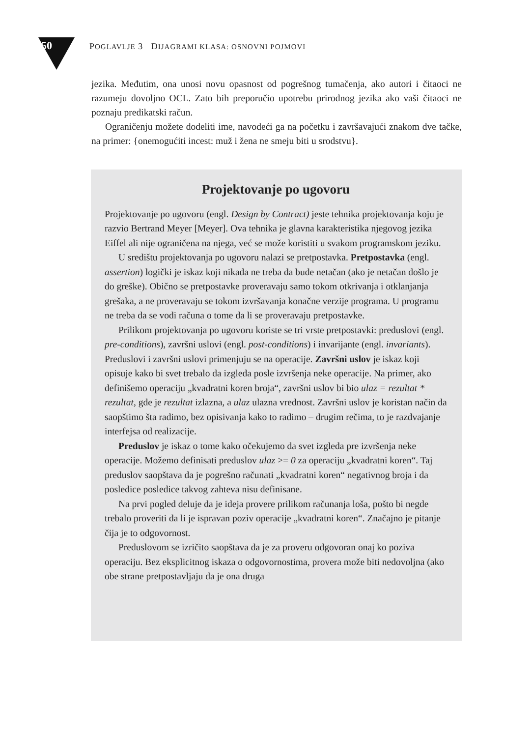50 POGLAVLJE 3 DIJAGRAMI KLASA: OSNOVNI POJMOVI
jezika. Međutim, ona unosi novu opasnost od pogrešnog tumačenja, ako autori i čitaoci ne razumeju dovoljno OCL. Zato bih preporučio upotrebu prirodnog jezika ako vaši čitaoci ne poznaju predikatski račun.
Ograničenju možete dodeliti ime, navodeći ga na početku i završavajući znakom dve tačke, na primer: {onemogućiti incest: muž i žena ne smeju biti u srodstvu}.
Projektovanje po ugovoru
Projektovanje po ugovoru (engl. Design by Contract) jeste tehnika projektovanja koju je razvio Bertrand Meyer [Meyer]. Ova tehnika je glavna karakteristika njegovog jezika Eiffel ali nije ograničena na njega, već se može koristiti u svakom programskom jeziku.
U središtu projektovanja po ugovoru nalazi se pretpostavka. Pretpostavka (engl. assertion) logički je iskaz koji nikada ne treba da bude netačan (ako je netačan došlo je do greške). Obično se pretpostavke proveravaju samo tokom otkrivanja i otklanjanja grešaka, a ne proveravaju se tokom izvršavanja konačne verzije programa. U programu ne treba da se vodi računa o tome da li se proveravaju pretpostavke.
Prilikom projektovanja po ugovoru koriste se tri vrste pretpostavki: preduslovi (engl. pre-conditions), završni uslovi (engl. post-conditions) i invarijante (engl. invariants). Preduslovi i završni uslovi primenjuju se na operacije. Završni uslov je iskaz koji opisuje kako bi svet trebalo da izgleda posle izvršenja neke operacije. Na primer, ako definišemo operaciju „kvadratni koren broja“, završni uslov bi bio ulaz = rezultat * rezultat, gde je rezultat izlazna, a ulaz ulazna vrednost. Završni uslov je koristan način da saopštimo šta radimo, bez opisivanja kako to radimo – drugim rečima, to je razdvajanje interfejsa od realizacije.
Preduslov je iskaz o tome kako očekujemo da svet izgleda pre izvršenja neke operacije. Možemo definisati preduslov ulaz >= 0 za operaciju „kvadratni koren“. Taj preduslov saopštava da je pogrešno računati „kvadratni koren“ negativnog broja i da posledice posledice takvog zahteva nisu definisane.
Na prvi pogled deluje da je ideja provere prilikom računanja loša, pošto bi negde trebalo proveriti da li je ispravan poziv operacije „kvadratni koren“. Značajno je pitanje čija je to odgovornost.
Preduslovom se izričito saopštava da je za proveru odgovoran onaj ko poziva operaciju. Bez eksplicitnog iskaza o odgovornostima, provera može biti nedovoljna (ako obe strane pretpostavljaju da je ona druga